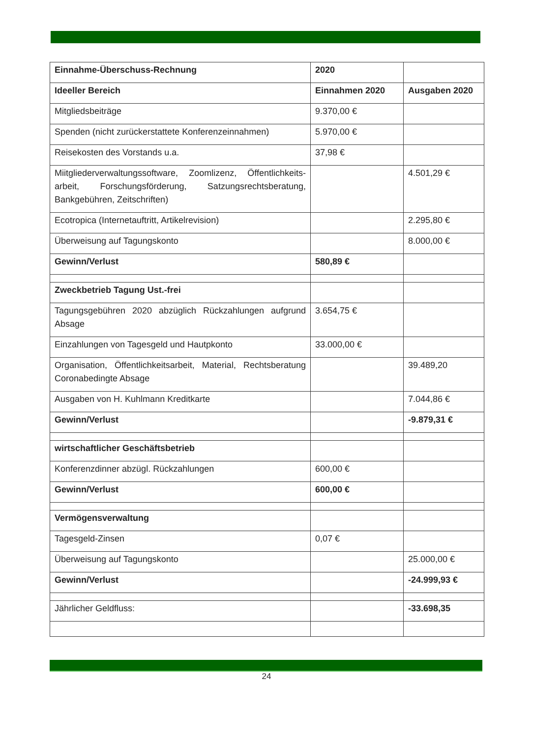| Einnahme-Überschuss-Rechnung | 2020 | |
| Ideeller Bereich | Einnahmen 2020 | Ausgaben 2020 |
| Mitgliedsbeiträge | 9.370,00 € | |
| Spenden (nicht zurückerstattete Konferenzeinnahmen) | 5.970,00 € | |
| Reisekosten des Vorstands u.a. | 37,98 € | |
| Miitgliederverwaltungssoftware, Zoomlizenz, Öffentlichkeits-arbeit, Forschungsförderung, Satzungsrechtsberatung, Bankgebühren, Zeitschriften) | | 4.501,29 € |
| Ecotropica (Internetauftritt, Artikelrevision) | | 2.295,80 € |
| Überweisung auf Tagungskonto | | 8.000,00 € |
| Gewinn/Verlust | 580,89 € | |
| Zweckbetrieb Tagung Ust.-frei | | |
| Tagungsgebühren 2020 abzüglich Rückzahlungen aufgrund Absage | 3.654,75 € | |
| Einzahlungen von Tagesgeld und Hautpkonto | 33.000,00 € | |
| Organisation, Öffentlichkeitsarbeit, Material, Rechtsberatung Coronabedingte Absage | | 39.489,20 |
| Ausgaben von H. Kuhlmann Kreditkarte | | 7.044,86 € |
| Gewinn/Verlust | | -9.879,31 € |
| wirtschaftlicher Geschäftsbetrieb | | |
| Konferenzdinner abzügl. Rückzahlungen | 600,00 € | |
| Gewinn/Verlust | 600,00 € | |
| Vermögensverwaltung | | |
| Tagesgeld-Zinsen | 0,07 € | |
| Überweisung auf Tagungskonto | | 25.000,00 € |
| Gewinn/Verlust | | -24.999,93 € |
| Jährlicher Geldfluss: | | -33.698,35 |
24